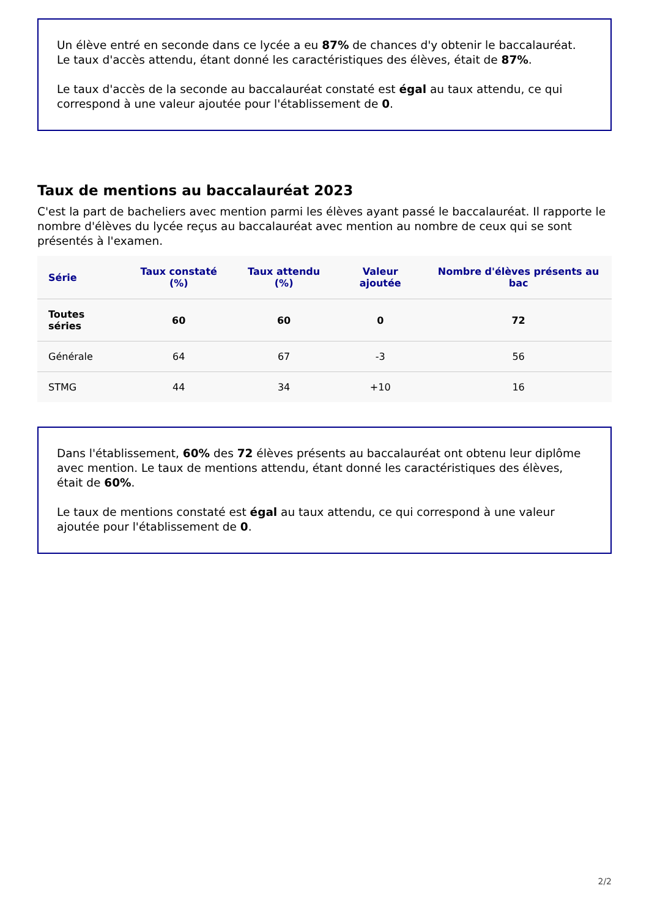Un élève entré en seconde dans ce lycée a eu 87% de chances d'y obtenir le baccalauréat. Le taux d'accès attendu, étant donné les caractéristiques des élèves, était de 87%.
Le taux d'accès de la seconde au baccalauréat constaté est égal au taux attendu, ce qui correspond à une valeur ajoutée pour l'établissement de 0.
Taux de mentions au baccalauréat 2023
C'est la part de bacheliers avec mention parmi les élèves ayant passé le baccalauréat. Il rapporte le nombre d'élèves du lycée reçus au baccalauréat avec mention au nombre de ceux qui se sont présentés à l'examen.
| Série | Taux constaté (%) | Taux attendu (%) | Valeur ajoutée | Nombre d'élèves présents au bac |
| --- | --- | --- | --- | --- |
| Toutes séries | 60 | 60 | 0 | 72 |
| Générale | 64 | 67 | -3 | 56 |
| STMG | 44 | 34 | +10 | 16 |
Dans l'établissement, 60% des 72 élèves présents au baccalauréat ont obtenu leur diplôme avec mention. Le taux de mentions attendu, étant donné les caractéristiques des élèves, était de 60%.
Le taux de mentions constaté est égal au taux attendu, ce qui correspond à une valeur ajoutée pour l'établissement de 0.
2/2